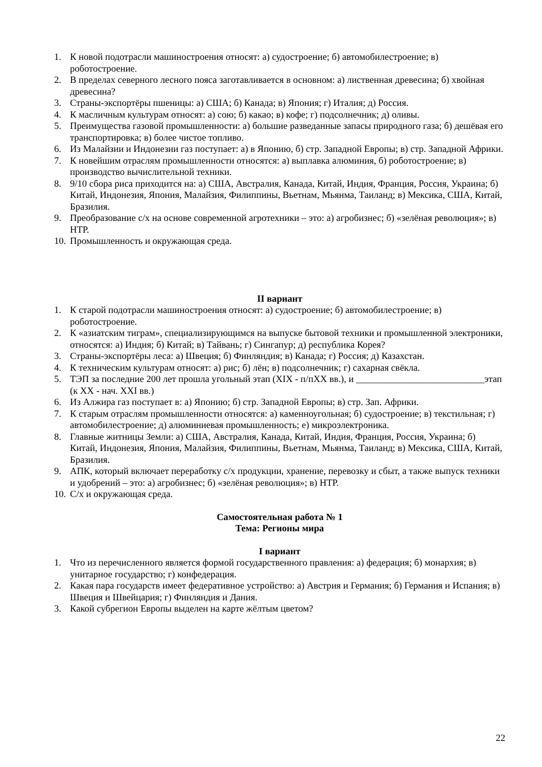1. К новой подотрасли машиностроения относят: а) судостроение; б) автомобилестроение; в) роботостроение.
2. В пределах северного лесного пояса заготавливается в основном: а) лиственная древесина; б) хвойная древесина?
3. Страны-экспортёры пшеницы: а) США; б) Канада; в) Япония; г) Италия; д) Россия.
4. К масличным культурам относят: а) сою; б) какао; в) кофе; г) подсолнечник; д) оливы.
5. Преимущества газовой промышленности: а) большие разведанные запасы природного газа; б) дешёвая его транспортировка; в) более чистое топливо.
6. Из Малайзии и Индонезии газ поступает: а) в Японию, б) стр. Западной Европы; в) стр. Западной Африки.
7. К новейшим отраслям промышленности относятся: а) выплавка алюминия, б) роботостроение; в) производство вычислительной техники.
8. 9/10 сбора риса приходится на: а) США, Австралия, Канада, Китай, Индия, Франция, Россия, Украина; б) Китай, Индонезия, Япония, Малайзия, Филиппины, Вьетнам, Мьянма, Таиланд; в) Мексика, США, Китай, Бразилия.
9. Преобразование с/х на основе современной агротехники – это: а) агробизнес; б) «зелёная революция»; в) НТР.
10. Промышленность и окружающая среда.
II вариант
1. К старой подотрасли машиностроения относят: а) судостроение; б) автомобилестроение; в) роботостроение.
2. К «азиатским тиграм», специализирующимся на выпуске бытовой техники и промышленной электроники, относятся: а) Индия; б) Китай; в) Тайвань; г) Сингапур; д) республика Корея?
3. Страны-экспортёры леса: а) Швеция; б) Финляндия; в) Канада; г) Россия; д) Казахстан.
4. К техническим культурам относят: а) рис; б) лён; в) подсолнечник; г) сахарная свёкла.
5. ТЭП за последние 200 лет прошла угольный этап (XIX - п/пXX вв.), и ___________________________этап (к XX - нач. XXI вв.)
6. Из Алжира газ поступает в: а) Японию; б) стр. Западной Европы; в) стр. Зап. Африки.
7. К старым отраслям промышленности относятся: а) каменноугольная; б) судостроение; в) текстильная; г) автомобилестроение; д) алюминиевая промышленность; е) микроэлектроника.
8. Главные житницы Земли: а) США, Австралия, Канада, Китай, Индия, Франция, Россия, Украина; б) Китай, Индонезия, Япония, Малайзия, Филиппины, Вьетнам, Мьянма, Таиланд; в) Мексика, США, Китай, Бразилия.
9. АПК, который включает переработку с/х продукции, хранение, перевозку и сбыт, а также выпуск техники и удобрений – это: а) агробизнес; б) «зелёная революция»; в) НТР.
10. С/х и окружающая среда.
Самостоятельная работа № 1
Тема: Регионы мира
I вариант
1. Что из перечисленного является формой государственного правления: а) федерация; б) монархия; в) унитарное государство; г) конфедерация.
2. Какая пара государств имеет федеративное устройство: а) Австрия и Германия; б) Германия и Испания; в) Швеция и Швейцария; г) Финляндия и Дания.
3. Какой субрегион Европы выделен на карте жёлтым цветом?
22